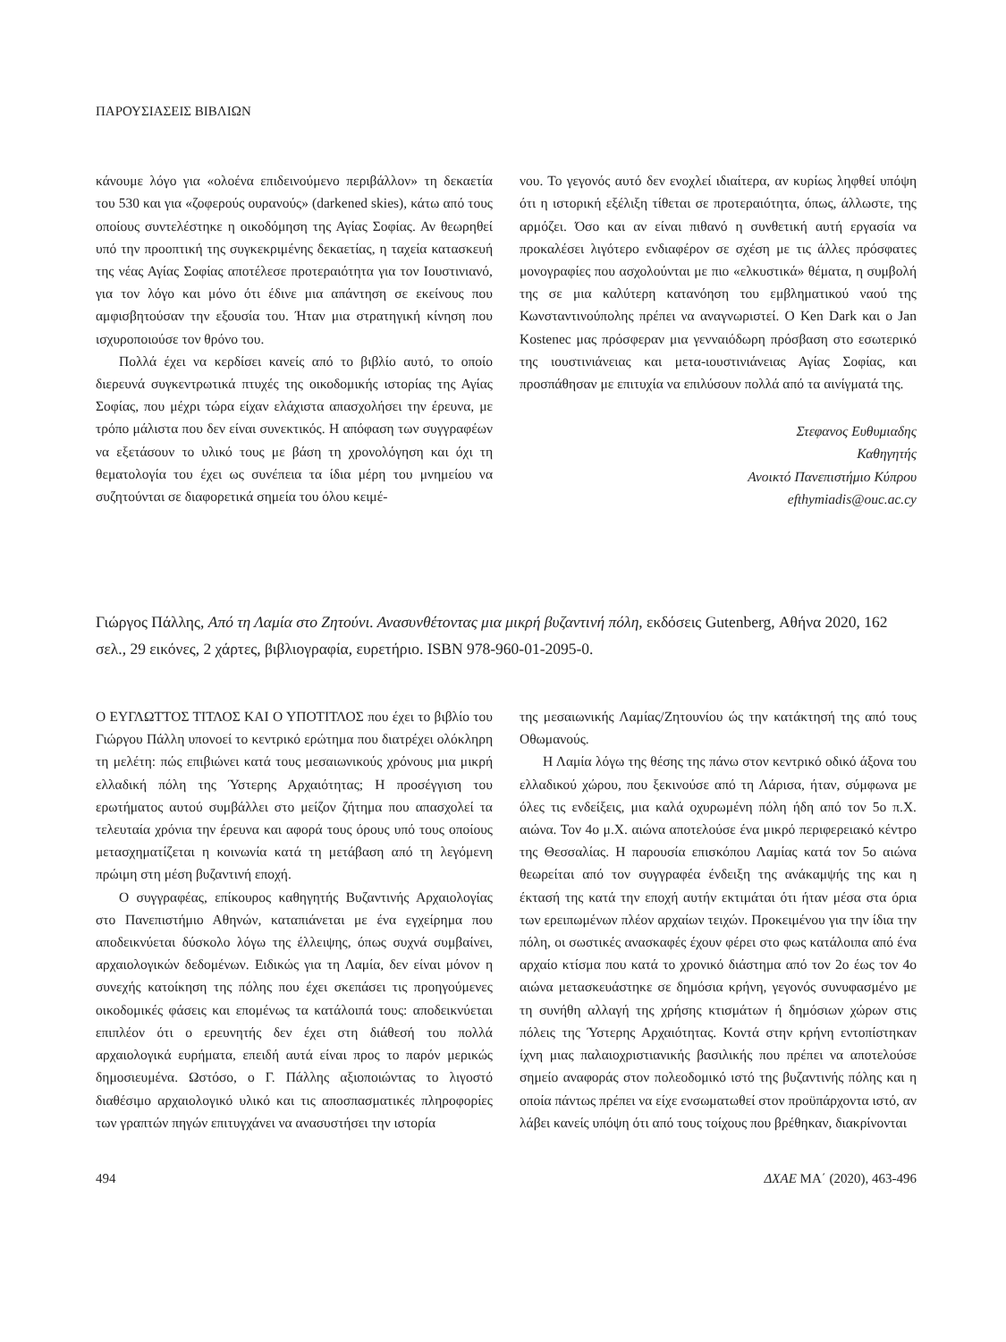ΠΑΡΟΥΣΙΑΣΕΙΣ ΒΙΒΛΙΩΝ
κάνουμε λόγο για «ολοένα επιδεινούμενο περιβάλλον» τη δεκαετία του 530 και για «ζοφερούς ουρανούς» (darkened skies), κάτω από τους οποίους συντελέστηκε η οικοδόμηση της Αγίας Σοφίας. Αν θεωρηθεί υπό την προοπτική της συγκεκριμένης δεκαετίας, η ταχεία κατασκευή της νέας Αγίας Σοφίας αποτέλεσε προτεραιότητα για τον Ιουστινιανό, για τον λόγο και μόνο ότι έδινε μια απάντηση σε εκείνους που αμφισβητούσαν την εξουσία του. Ήταν μια στρατηγική κίνηση που ισχυροποιούσε τον θρόνο του.
Πολλά έχει να κερδίσει κανείς από το βιβλίο αυτό, το οποίο διερευνά συγκεντρωτικά πτυχές της οικοδομικής ιστορίας της Αγίας Σοφίας, που μέχρι τώρα είχαν ελάχιστα απασχολήσει την έρευνα, με τρόπο μάλιστα που δεν είναι συνεκτικός. Η απόφαση των συγγραφέων να εξετάσουν το υλικό τους με βάση τη χρονολόγηση και όχι τη θεματολογία του έχει ως συνέπεια τα ίδια μέρη του μνημείου να συζητούνται σε διαφορετικά σημεία του όλου κειμέ-
νου. Το γεγονός αυτό δεν ενοχλεί ιδιαίτερα, αν κυρίως ληφθεί υπόψη ότι η ιστορική εξέλιξη τίθεται σε προτεραιότητα, όπως, άλλωστε, της αρμόζει. Όσο και αν είναι πιθανό η συνθετική αυτή εργασία να προκαλέσει λιγότερο ενδιαφέρον σε σχέση με τις άλλες πρόσφατες μονογραφίες που ασχολούνται με πιο «ελκυστικά» θέματα, η συμβολή της σε μια καλύτερη κατανόηση του εμβληματικού ναού της Κωνσταντινούπολης πρέπει να αναγνωριστεί. Ο Ken Dark και ο Jan Kostenec μας πρόσφεραν μια γενναιόδωρη πρόσβαση στο εσωτερικό της ιουστινιάνειας και μετα-ιουστινιάνειας Αγίας Σοφίας, και προσπάθησαν με επιτυχία να επιλύσουν πολλά από τα αινίγματά της.
Στεφανος Ευθυμιαδης
Καθηγητής
Ανοικτό Πανεπιστήμιο Κύπρου
efthymiadis@ouc.ac.cy
Γιώργος Πάλλης, Από τη Λαμία στο Ζητούνι. Ανασυνθέτοντας μια μικρή βυζαντινή πόλη, εκδόσεις Gutenberg, Αθήνα 2020, 162 σελ., 29 εικόνες, 2 χάρτες, βιβλιογραφία, ευρετήριο. ISBN 978-960-01-2095-0.
Ο ΕΥΓΛΩΤΤΟΣ ΤΙΤΛΟΣ ΚΑΙ Ο ΥΠΟΤΙΤΛΟΣ που έχει το βιβλίο του Γιώργου Πάλλη υπονοεί το κεντρικό ερώτημα που διατρέχει ολόκληρη τη μελέτη: πώς επιβιώνει κατά τους μεσαιωνικούς χρόνους μια μικρή ελλαδική πόλη της Ύστερης Αρχαιότητας; Η προσέγγιση του ερωτήματος αυτού συμβάλλει στο μείζον ζήτημα που απασχολεί τα τελευταία χρόνια την έρευνα και αφορά τους όρους υπό τους οποίους μετασχηματίζεται η κοινωνία κατά τη μετάβαση από τη λεγόμενη πρώιμη στη μέση βυζαντινή εποχή.
Ο συγγραφέας, επίκουρος καθηγητής Βυζαντινής Αρχαιολογίας στο Πανεπιστήμιο Αθηνών, καταπιάνεται με ένα εγχείρημα που αποδεικνύεται δύσκολο λόγω της έλλειψης, όπως συχνά συμβαίνει, αρχαιολογικών δεδομένων. Ειδικώς για τη Λαμία, δεν είναι μόνον η συνεχής κατοίκηση της πόλης που έχει σκεπάσει τις προηγούμενες οικοδομικές φάσεις και επομένως τα κατάλοιπά τους: αποδεικνύεται επιπλέον ότι ο ερευνητής δεν έχει στη διάθεσή του πολλά αρχαιολογικά ευρήματα, επειδή αυτά είναι προς το παρόν μερικώς δημοσιευμένα. Ωστόσο, ο Γ. Πάλλης αξιοποιώντας το λιγοστό διαθέσιμο αρχαιολογικό υλικό και τις αποσπασματικές πληροφορίες των γραπτών πηγών επιτυγχάνει να ανασυστήσει την ιστορία
της μεσαιωνικής Λαμίας/Ζητουνίου ώς την κατάκτησή της από τους Οθωμανούς.
Η Λαμία λόγω της θέσης της πάνω στον κεντρικό οδικό άξονα του ελλαδικού χώρου, που ξεκινούσε από τη Λάρισα, ήταν, σύμφωνα με όλες τις ενδείξεις, μια καλά οχυρωμένη πόλη ήδη από τον 5ο π.Χ. αιώνα. Τον 4ο μ.Χ. αιώνα αποτελούσε ένα μικρό περιφερειακό κέντρο της Θεσσαλίας. Η παρουσία επισκόπου Λαμίας κατά τον 5ο αιώνα θεωρείται από τον συγγραφέα ένδειξη της ανάκαμψής της και η έκτασή της κατά την εποχή αυτήν εκτιμάται ότι ήταν μέσα στα όρια των ερειπωμένων πλέον αρχαίων τειχών. Προκειμένου για την ίδια την πόλη, οι σωστικές ανασκαφές έχουν φέρει στο φως κατάλοιπα από ένα αρχαίο κτίσμα που κατά το χρονικό διάστημα από τον 2ο έως τον 4ο αιώνα μετασκευάστηκε σε δημόσια κρήνη, γεγονός συνυφασμένο με τη συνήθη αλλαγή της χρήσης κτισμάτων ή δημόσιων χώρων στις πόλεις της Ύστερης Αρχαιότητας. Κοντά στην κρήνη εντοπίστηκαν ίχνη μιας παλαιοχριστιανικής βασιλικής που πρέπει να αποτελούσε σημείο αναφοράς στον πολεοδομικό ιστό της βυζαντινής πόλης και η οποία πάντως πρέπει να είχε ενσωματωθεί στον προϋπάρχοντα ιστό, αν λάβει κανείς υπόψη ότι από τους τοίχους που βρέθηκαν, διακρίνονται
494 ΔΧΑΕ ΜΑ΄ (2020), 463-496